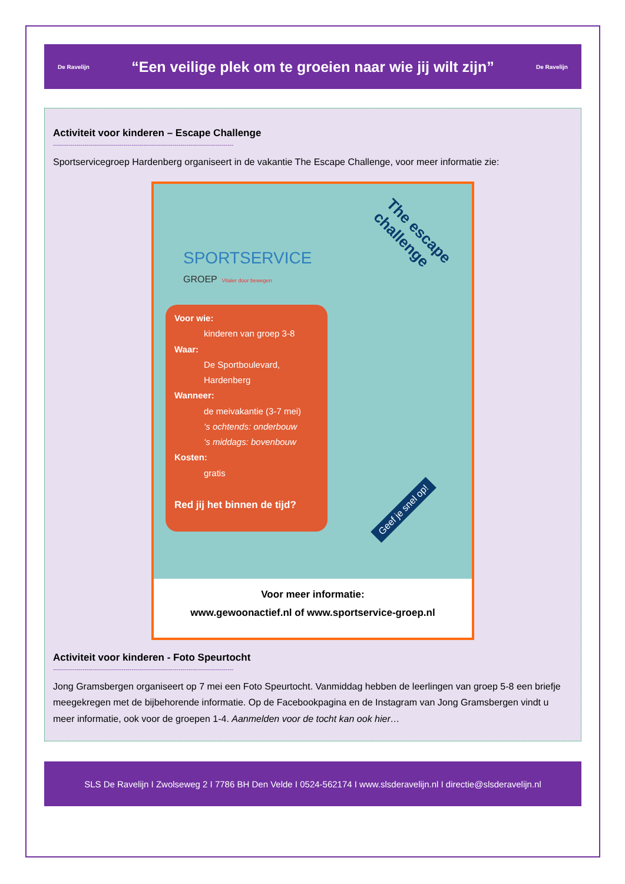De Ravelijn
“Een veilige plek om te groeien naar wie jij wilt zijn”
De Ravelijn
Activiteit voor kinderen – Escape Challenge
--------------------------------------------------------------------------------------------
Sportservicegroep Hardenberg organiseert in de vakantie The Escape Challenge, voor meer informatie zie:
SPORTSERVICE
GROEP Vitaler door bewegen
The escape
challenge
Voor wie:
kinderen van groep 3-8
Waar:
De Sportboulevard,
Hardenberg
Wanneer:
de meivakantie (3-7 mei)
‘s ochtends: onderbouw
‘s middags: bovenbouw
Kosten:
gratis
Red jij het binnen de tijd?
Geef je snel op!
Voor meer informatie:
www.gewoonactief.nl of www.sportservice-groep.nl
Activiteit voor kinderen - Foto Speurtocht
--------------------------------------------------------------------------------------------
Jong Gramsbergen organiseert op 7 mei een Foto Speurtocht. Vanmiddag hebben de leerlingen van groep 5-8 een briefje meegekregen met de bijbehorende informatie. Op de Facebookpagina en de Instagram van Jong Gramsbergen vindt u meer informatie, ook voor de groepen 1-4. Aanmelden voor de tocht kan ook hier…
SLS De Ravelijn I Zwolseweg 2 I 7786 BH Den Velde I 0524-562174 I www.slsderavelijn.nl I directie@slsderavelijn.nl